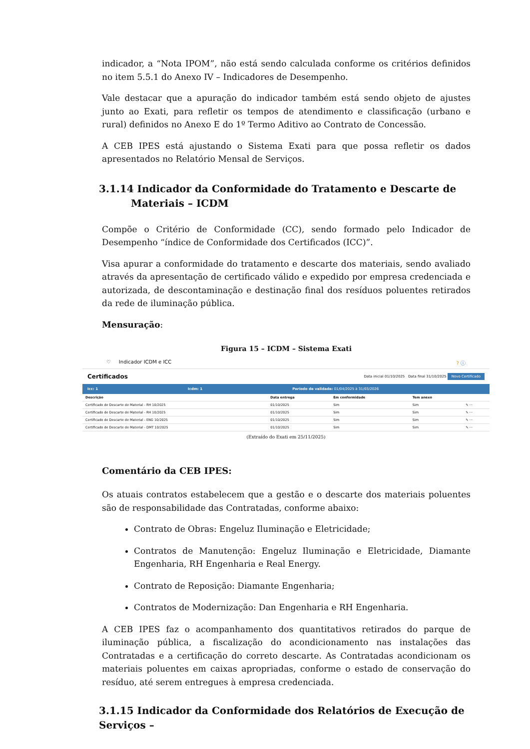indicador, a “Nota IPOM”, não está sendo calculada conforme os critérios definidos no item 5.5.1 do Anexo IV – Indicadores de Desempenho.
Vale destacar que a apuração do indicador também está sendo objeto de ajustes junto ao Exati, para refletir os tempos de atendimento e classificação (urbano e rural) definidos no Anexo E do 1º Termo Aditivo ao Contrato de Concessão.
A CEB IPES está ajustando o Sistema Exati para que possa refletir os dados apresentados no Relatório Mensal de Serviços.
3.1.14 Indicador da Conformidade do Tratamento e Descarte de Materiais – ICDM
Compõe o Critério de Conformidade (CC), sendo formado pelo Indicador de Desempenho “índice de Conformidade dos Certificados (ICC)”.
Visa apurar a conformidade do tratamento e descarte dos materiais, sendo avaliado através da apresentação de certificado válido e expedido por empresa credenciada e autorizada, de descontaminação e destinação final dos resíduos poluentes retirados da rede de iluminação pública.
Mensuração:
Figura 15 – ICDM – Sistema Exati
♡ Indicador ICDM e ICC? ⓘ
Certificados Data inicial 01/10/2025 Data final 31/10/2025 Novo Certificado
Icc: 1 Icdm: 1 Período de validade: 01/04/2025 à 31/03/2026
| Descrição | Data entrega | Em conformidade | Tem anexo | |
| --- | --- | --- | --- | --- |
| Certificado de Descarte de Material - RH 10/2025 | 01/10/2025 | Sim | Sim | ✎ ··· |
| Certificado de Descarte de Material - RH 10/2025 | 01/10/2025 | Sim | Sim | ✎ ··· |
| Certificado de Descarte de Material - ENG 10/2025 | 01/10/2025 | Sim | Sim | ✎ ··· |
| Certificado de Descarte de Material - DMT 10/2025 | 01/10/2025 | Sim | Sim | ✎ ··· |
(Extraído do Exati em 25/11/2025)
Comentário da CEB IPES:
Os atuais contratos estabelecem que a gestão e o descarte dos materiais poluentes são de responsabilidade das Contratadas, conforme abaixo:
Contrato de Obras: Engeluz Iluminação e Eletricidade;
Contratos de Manutenção: Engeluz Iluminação e Eletricidade, Diamante Engenharia, RH Engenharia e Real Energy.
Contrato de Reposição: Diamante Engenharia;
Contratos de Modernização: Dan Engenharia e RH Engenharia.
A CEB IPES faz o acompanhamento dos quantitativos retirados do parque de iluminação pública, a fiscalização do acondicionamento nas instalações das Contratadas e a certificação do correto descarte. As Contratadas acondicionam os materiais poluentes em caixas apropriadas, conforme o estado de conservação do resíduo, até serem entregues à empresa credenciada.
3.1.15 Indicador da Conformidade dos Relatórios de Execução de Serviços –